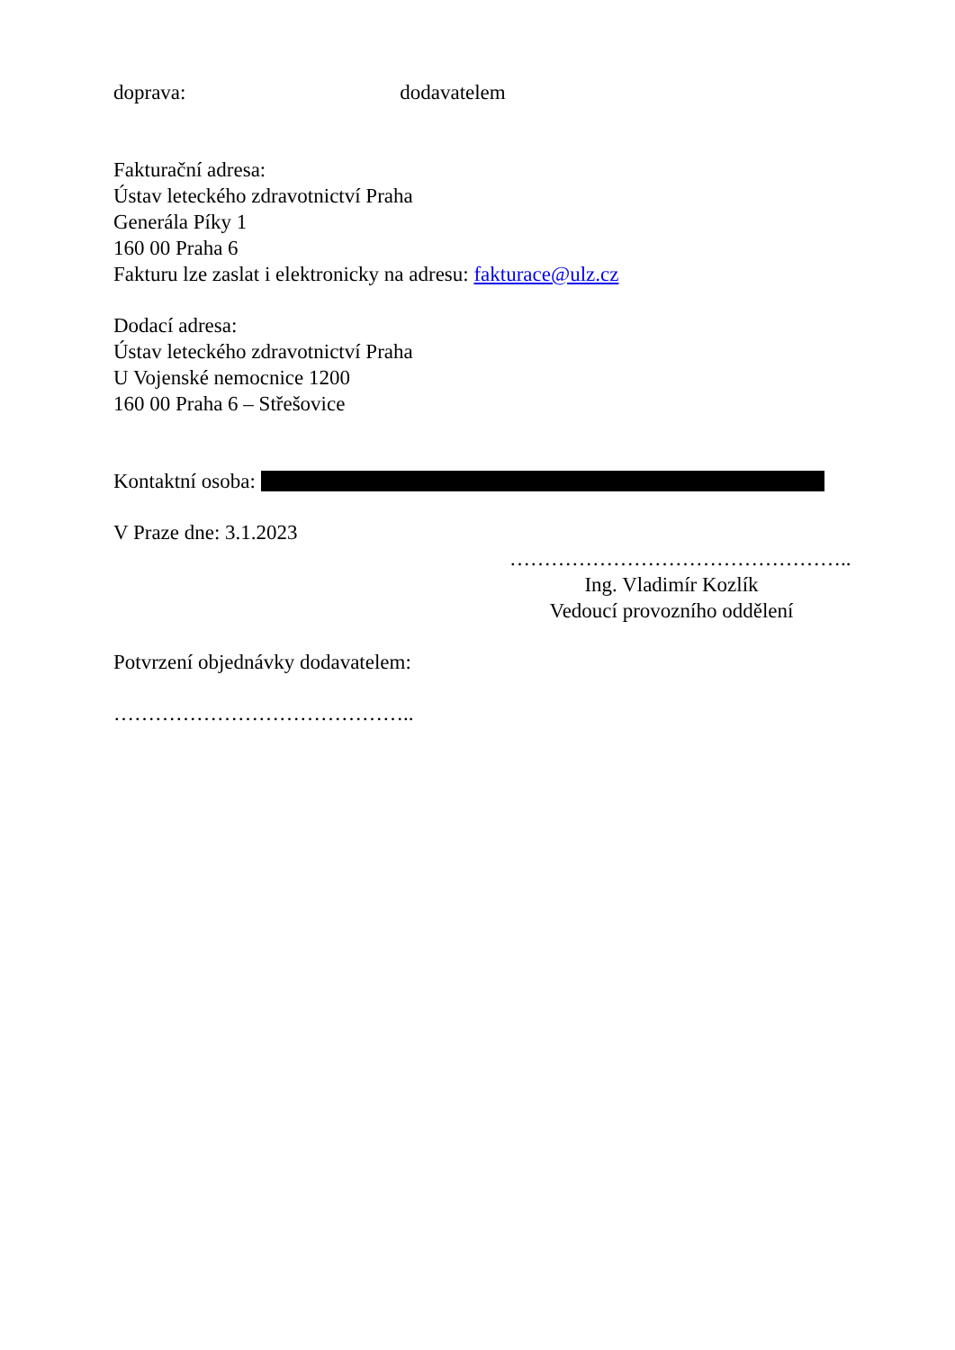doprava: dodavatelem
Fakturační adresa:
Ústav leteckého zdravotnictví Praha
Generála Píky 1
160 00 Praha 6
Fakturu lze zaslat i elektronicky na adresu: fakturace@ulz.cz
Dodací adresa:
Ústav leteckého zdravotnictví Praha
U Vojenské nemocnice 1200
160 00 Praha 6 – Střešovice
Kontaktní osoba:
V Praze dne: 3.1.2023
…………………………………………..
Ing. Vladimír Kozlík
Vedoucí provozního oddělení
Potvrzení objednávky dodavatelem:
……………………………………..